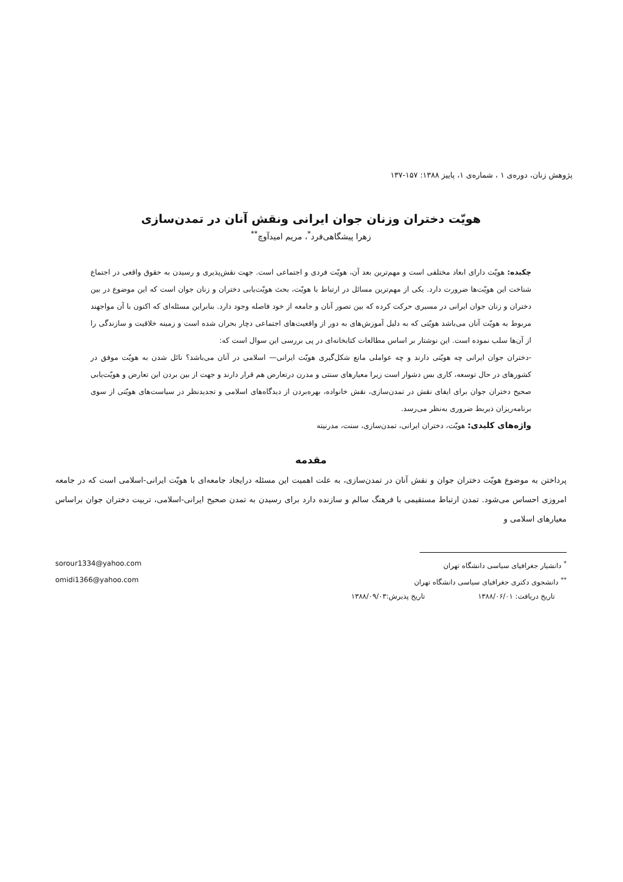پژوهش زنان، دوره‌ی ۱ ، شماره‌ی ۱، پاییز ۱۳۸۸: ۱۵۷-۱۳۷
هویّت دختران وزنان جوان ایرانی ونقش آنان در تمدن‌سازی
زهرا پیشگاهی‌فرد<sup>*</sup>، مریم امیدآوچ<sup>**</sup>
چکیده: هویّت دارای ابعاد مختلفی است و مهم‌ترین بعد آن، هویّت فردی و اجتماعی است. جهت نقش‌پذیری و رسیدن به حقوق واقعی در اجتماع شناخت این هویّت‌ها ضرورت دارد. یکی از مهم‌ترین مسائل در ارتباط با هویّت، بحث هویّت‌یابی دختران و زنان جوان است که این موضوع در بین دختران و زنان جوان ایرانی در مسیری حرکت کرده که بین تصور آنان و جامعه از خود فاصله وجود دارد. بنابراین مسئله‌ای که اکنون با آن مواجهند مربوط به هویّت آنان می‌باشد هویّتی که به دلیل آموزش‌های به دور از واقعیت‌های اجتماعی دچار بحران شده است و زمینه خلاقیت و سازندگی را از آن‌ها سلب نموده است. این نوشتار بر اساس مطالعات کتابخانه‌ای در پی بررسی این سوال است که:
-دختران جوان ایرانی چه هویّتی دارند و چه عواملی مانع شکل‌گیری هویّت ایرانی— اسلامی در آنان می‌باشد؟ نائل شدن به هویّت موفق در کشورهای در حال توسعه، کاری بس دشوار است زیرا معیارهای سنتی و مدرن درتعارض هم قرار دارند و جهت از بین بردن این تعارض و هویّت‌یابی صحیح دختران جوان برای ایفای نقش در تمدن‌سازی، نقش خانواده، بهره‌بردن از دیدگاه‌های اسلامی و تجدیدنظر در سیاست‌های هویّتی از سوی برنامه‌ریزان ذیربط ضروری به‌نظر می‌رسد.
واژه‌های کلیدی: هویّت، دختران ایرانی، تمدن‌سازی، سنت، مدرنیته
مقدمه
پرداختن به موضوع هویّت دختران جوان و نقش آنان در تمدن‌سازی، به علت اهمیت این مسئله درایجاد جامعه‌ای با هویّت ایرانی-اسلامی است که در جامعه امروزی احساس می‌شود. تمدن ارتباط مستقیمی با فرهنگ سالم و سازنده دارد برای رسیدن به تمدن صحیح ایرانی-اسلامی، تربیت دختران جوان براساس معیارهای اسلامی و
<sup>*</sup> دانشیار جغرافیای سیاسی دانشگاه تهران sorour1334@yahoo.com
<sup>**</sup> دانشجوی دکتری جغرافیای سیاسی دانشگاه تهران omidi1366@yahoo.com
تاریخ دریافت: ۱۳۸۸/۰۶/۰۱ تاریخ پذیرش:۱۳۸۸/۰۹/۰۳